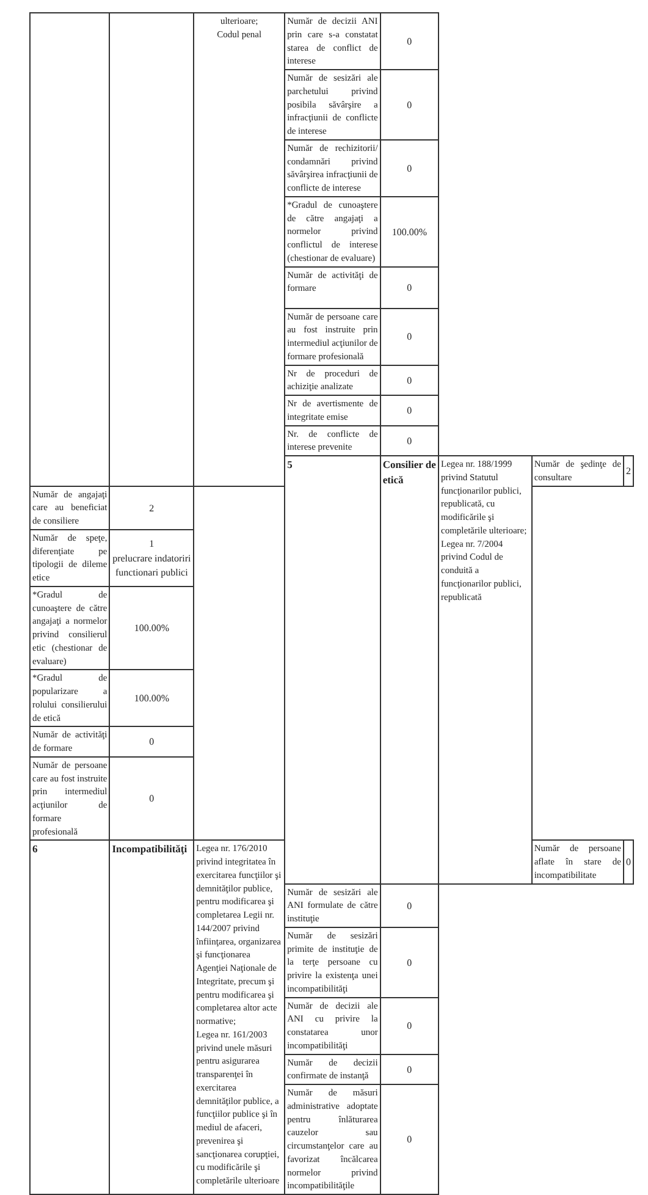| | | ulterioare; Codul penal | Număr de decizii ANI prin care s-a constatat starea de conflict de interese | 0 | | | |
| | | | Număr de sesizări ale parchetului privind posibila săvârşire a infracţiunii de conflicte de interese | 0 | | | |
| | | | Număr de rechizitorii/ condamnări privind săvârşirea infracţiunii de conflicte de interese | 0 | | | |
| | | | *Gradul de cunoaştere de către angajaţi a normelor privind conflictul de interese (chestionar de evaluare) | 100.00% | | | |
| | | | Număr de activităţi de formare | 0 | | | |
| | | | Număr de persoane care au fost instruite prin intermediul acţiunilor de formare profesională | 0 | | | |
| | | | Nr de proceduri de achiziţie analizate | 0 | | | |
| | | | Nr de avertismente de integritate emise | 0 | | | |
| | | | Nr. de conflicte de interese prevenite | 0 | | | |
| | | | 5 | Consilier de etică | Legea nr. 188/1999 privind Statutul funcţionarilor publici, republicată, cu modificările şi completările ulterioare; Legea nr. 7/2004 privind Codul de conduită a funcţionarilor publici, republicată | Număr de şedinţe de consultare | 2 |
| Număr de angajaţi care au beneficiat de consiliere | 2 | | | | | | |
| Număr de speţe, diferenţiate pe tipologii de dileme etice | 1 prelucrare indatoriri functionari publici | | | | | | |
| *Gradul de cunoaştere de către angajaţi a normelor privind consilierul etic (chestionar de evaluare) | 100.00% | | | | | | |
| *Gradul de popularizare a rolului consilierului de etică | 100.00% | | | | | | |
| Număr de activităţi de formare | 0 | | | | | | |
| Număr de persoane care au fost instruite prin intermediul acţiunilor de formare profesională | 0 | | | | | | |
| 6 | Incompatibilităţi | Legea nr. 176/2010 privind integritatea în exercitarea funcţiilor şi demnităţilor publice, pentru modificarea şi completarea Legii nr. 144/2007 privind înfiinţarea, organizarea şi funcţionarea Agenţiei Naţionale de Integritate, precum şi pentru modificarea şi completarea altor acte normative; Legea nr. 161/2003 privind unele măsuri pentru asigurarea transparenţei în exercitarea demnităţilor publice, a funcţiilor publice şi în mediul de afaceri, prevenirea şi sancţionarea corupţiei, cu modificările şi completările ulterioare | | | | Număr de persoane aflate în stare de incompatibilitate | 0 |
| | | | Număr de sesizări ale ANI formulate de către instituţie | 0 | | | |
| | | | Număr de sesizări primite de instituţie de la terţe persoane cu privire la existenţa unei incompatibilităţi | 0 | | | |
| | | | Număr de decizii ale ANI cu privire la constatarea unor incompatibilităţi | 0 | | | |
| | | | Număr de decizii confirmate de instanţă | 0 | | | |
| | | | Număr de măsuri administrative adoptate pentru înlăturarea cauzelor sau circumstanţelor care au favorizat încălcarea normelor privind incompatibilităţile | 0 | | | |